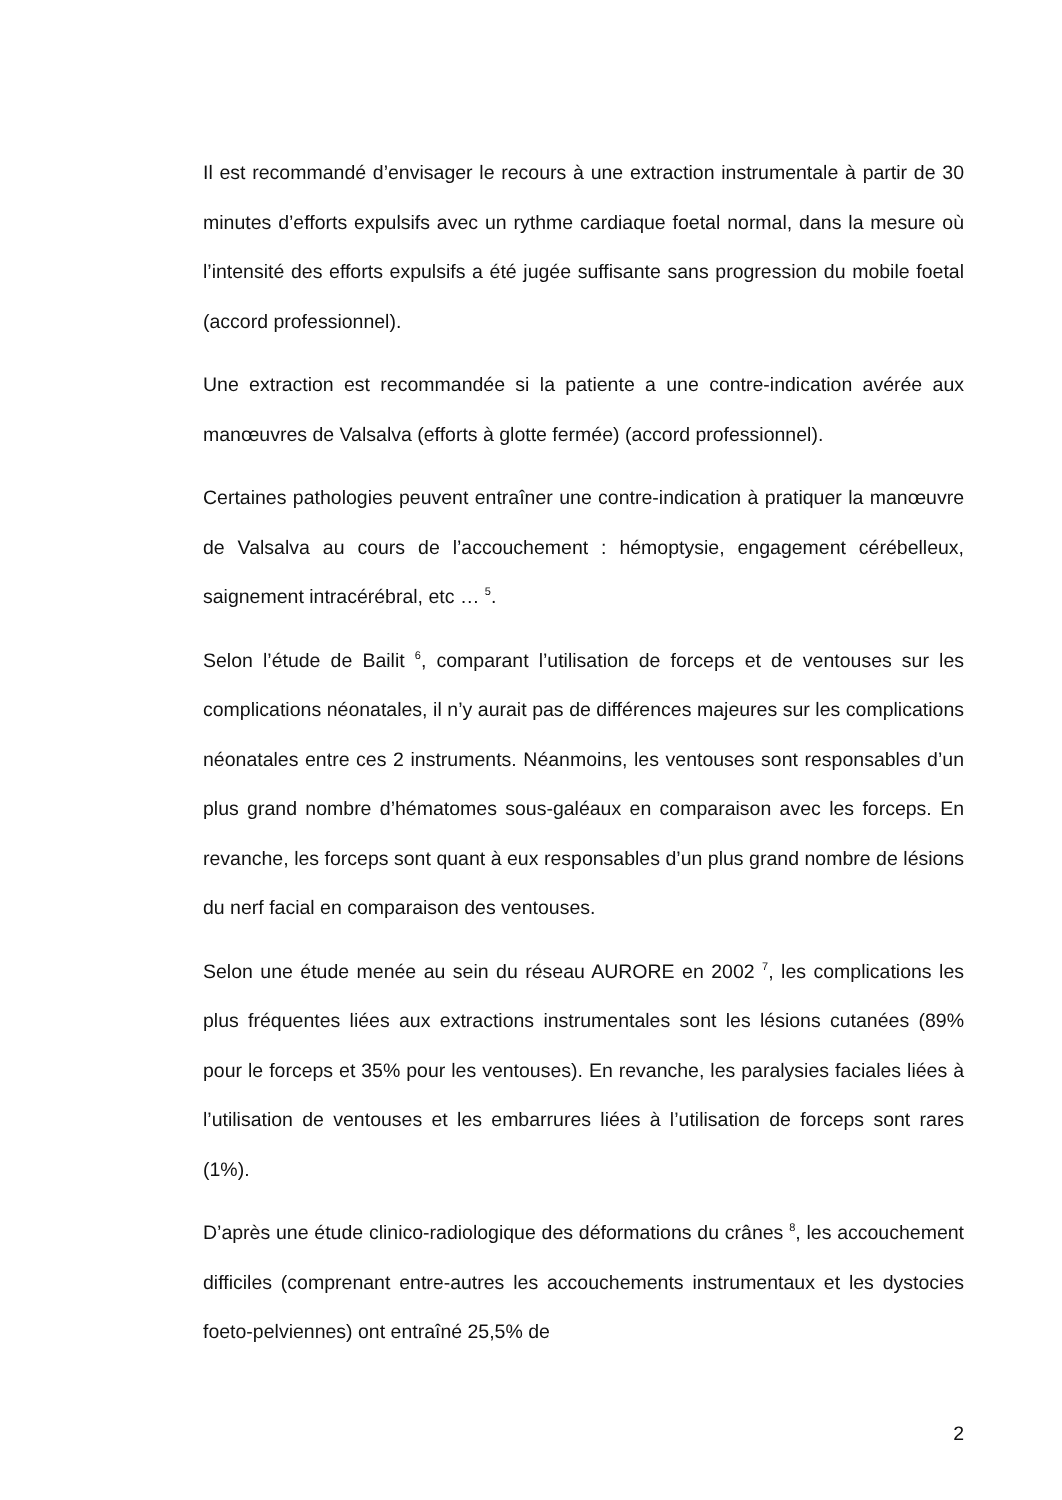Il est recommandé d’envisager le recours à une extraction instrumentale à partir de 30 minutes d’efforts expulsifs avec un rythme cardiaque foetal normal, dans la mesure où l’intensité des efforts expulsifs a été jugée suffisante sans progression du mobile foetal (accord professionnel).
Une extraction est recommandée si la patiente a une contre-indication avérée aux manœuvres de Valsalva (efforts à glotte fermée) (accord professionnel).
Certaines pathologies peuvent entraîner une contre-indication à pratiquer la manœuvre de Valsalva au cours de l’accouchement : hémoptysie, engagement cérébelleux, saignement intracérébral, etc … <sup>5</sup>.
Selon l’étude de Bailit <sup>6</sup>, comparant l’utilisation de forceps et de ventouses sur les complications néonatales, il n’y aurait pas de différences majeures sur les complications néonatales entre ces 2 instruments. Néanmoins, les ventouses sont responsables d’un plus grand nombre d’hématomes sous-galéaux en comparaison avec les forceps. En revanche, les forceps sont quant à eux responsables d’un plus grand nombre de lésions du nerf facial en comparaison des ventouses.
Selon une étude menée au sein du réseau AURORE en 2002 <sup>7</sup>, les complications les plus fréquentes liées aux extractions instrumentales sont les lésions cutanées (89% pour le forceps et 35% pour les ventouses). En revanche, les paralysies faciales liées à l’utilisation de ventouses et les embarrures liées à l’utilisation de forceps sont rares (1%).
D’après une étude clinico-radiologique des déformations du crânes <sup>8</sup>, les accouchement difficiles (comprenant entre-autres les accouchements instrumentaux et les dystocies foeto-pelviennes) ont entraîné 25,5% de
2